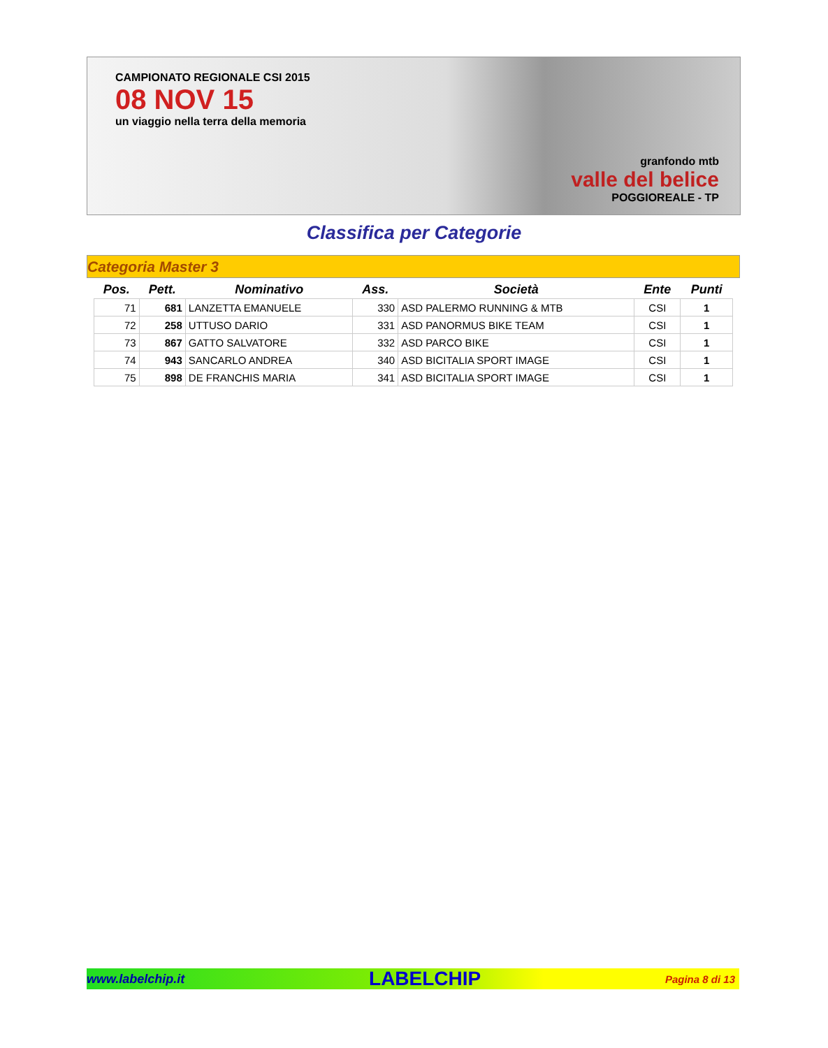CAMPIONATO REGIONALE CSI 2015
08 NOV 15
un viaggio nella terra della memoria
granfondo mtb
valle del belice
POGGIOREALE - TP
Classifica per Categorie
Categoria Master 3
| Pos. | Pett. | Nominativo | Ass. | Società | Ente | Punti |
| --- | --- | --- | --- | --- | --- | --- |
| 71 | 681 | LANZETTA EMANUELE | 330 | ASD PALERMO RUNNING & MTB | CSI | 1 |
| 72 | 258 | UTTUSO DARIO | 331 | ASD PANORMUS BIKE TEAM | CSI | 1 |
| 73 | 867 | GATTO SALVATORE | 332 | ASD PARCO BIKE | CSI | 1 |
| 74 | 943 | SANCARLO ANDREA | 340 | ASD BICITALIA SPORT IMAGE | CSI | 1 |
| 75 | 898 | DE FRANCHIS MARIA | 341 | ASD BICITALIA SPORT IMAGE | CSI | 1 |
www.labelchip.it LABELCHIP Pagina 8 di 13